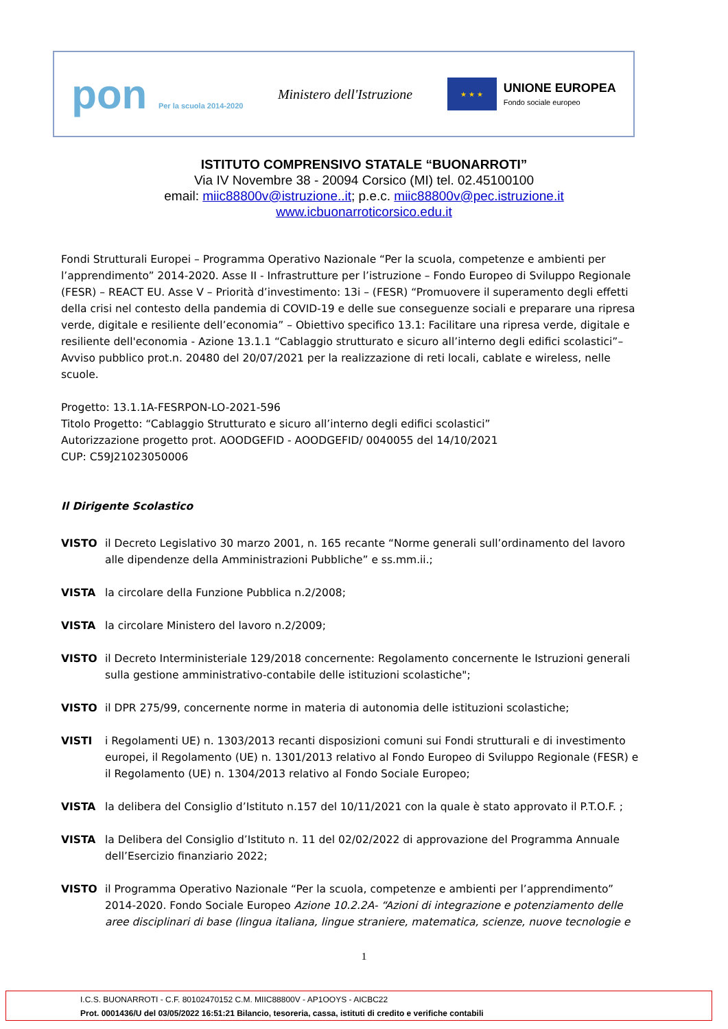pon Per la scuola 2014-2020
Ministero dell'Istruzione
★ ★ ★
UNIONE EUROPEA
Fondo sociale europeo
ISTITUTO COMPRENSIVO STATALE “BUONARROTI”
Via IV Novembre 38 - 20094 Corsico (MI) tel. 02.45100100
email: miic88800v@istruzione..it; p.e.c. miic88800v@pec.istruzione.it
www.icbuonarroticorsico.edu.it
Fondi Strutturali Europei – Programma Operativo Nazionale “Per la scuola, competenze e ambienti per l’apprendimento” 2014-2020. Asse II - Infrastrutture per l’istruzione – Fondo Europeo di Sviluppo Regionale (FESR) – REACT EU. Asse V – Priorità d’investimento: 13i – (FESR) “Promuovere il superamento degli effetti della crisi nel contesto della pandemia di COVID-19 e delle sue conseguenze sociali e preparare una ripresa verde, digitale e resiliente dell’economia” – Obiettivo specifico 13.1: Facilitare una ripresa verde, digitale e resiliente dell'economia - Azione 13.1.1 “Cablaggio strutturato e sicuro all’interno degli edifici scolastici”– Avviso pubblico prot.n. 20480 del 20/07/2021 per la realizzazione di reti locali, cablate e wireless, nelle scuole.
Progetto: 13.1.1A-FESRPON-LO-2021-596
Titolo Progetto: “Cablaggio Strutturato e sicuro all’interno degli edifici scolastici”
Autorizzazione progetto prot. AOODGEFID - AOODGEFID/ 0040055 del 14/10/2021
CUP: C59J21023050006
Il Dirigente Scolastico
VISTO il Decreto Legislativo 30 marzo 2001, n. 165 recante “Norme generali sull’ordinamento del lavoro alle dipendenze della Amministrazioni Pubbliche” e ss.mm.ii.;
VISTA la circolare della Funzione Pubblica n.2/2008;
VISTA la circolare Ministero del lavoro n.2/2009;
VISTO il Decreto Interministeriale 129/2018 concernente: Regolamento concernente le Istruzioni generali sulla gestione amministrativo-contabile delle istituzioni scolastiche";
VISTO il DPR 275/99, concernente norme in materia di autonomia delle istituzioni scolastiche;
VISTI i Regolamenti UE) n. 1303/2013 recanti disposizioni comuni sui Fondi strutturali e di investimento europei, il Regolamento (UE) n. 1301/2013 relativo al Fondo Europeo di Sviluppo Regionale (FESR) e il Regolamento (UE) n. 1304/2013 relativo al Fondo Sociale Europeo;
VISTA la delibera del Consiglio d’Istituto n.157 del 10/11/2021 con la quale è stato approvato il P.T.O.F. ;
VISTA la Delibera del Consiglio d’Istituto n. 11 del 02/02/2022 di approvazione del Programma Annuale dell’Esercizio finanziario 2022;
VISTO il Programma Operativo Nazionale “Per la scuola, competenze e ambienti per l’apprendimento” 2014-2020. Fondo Sociale Europeo Azione 10.2.2A- “Azioni di integrazione e potenziamento delle aree disciplinari di base (lingua italiana, lingue straniere, matematica, scienze, nuove tecnologie e
1
I.C.S. BUONARROTI - C.F. 80102470152 C.M. MIIC88800V - AP1OOYS - AICBC22
Prot. 0001436/U del 03/05/2022 16:51:21 Bilancio, tesoreria, cassa, istituti di credito e verifiche contabili